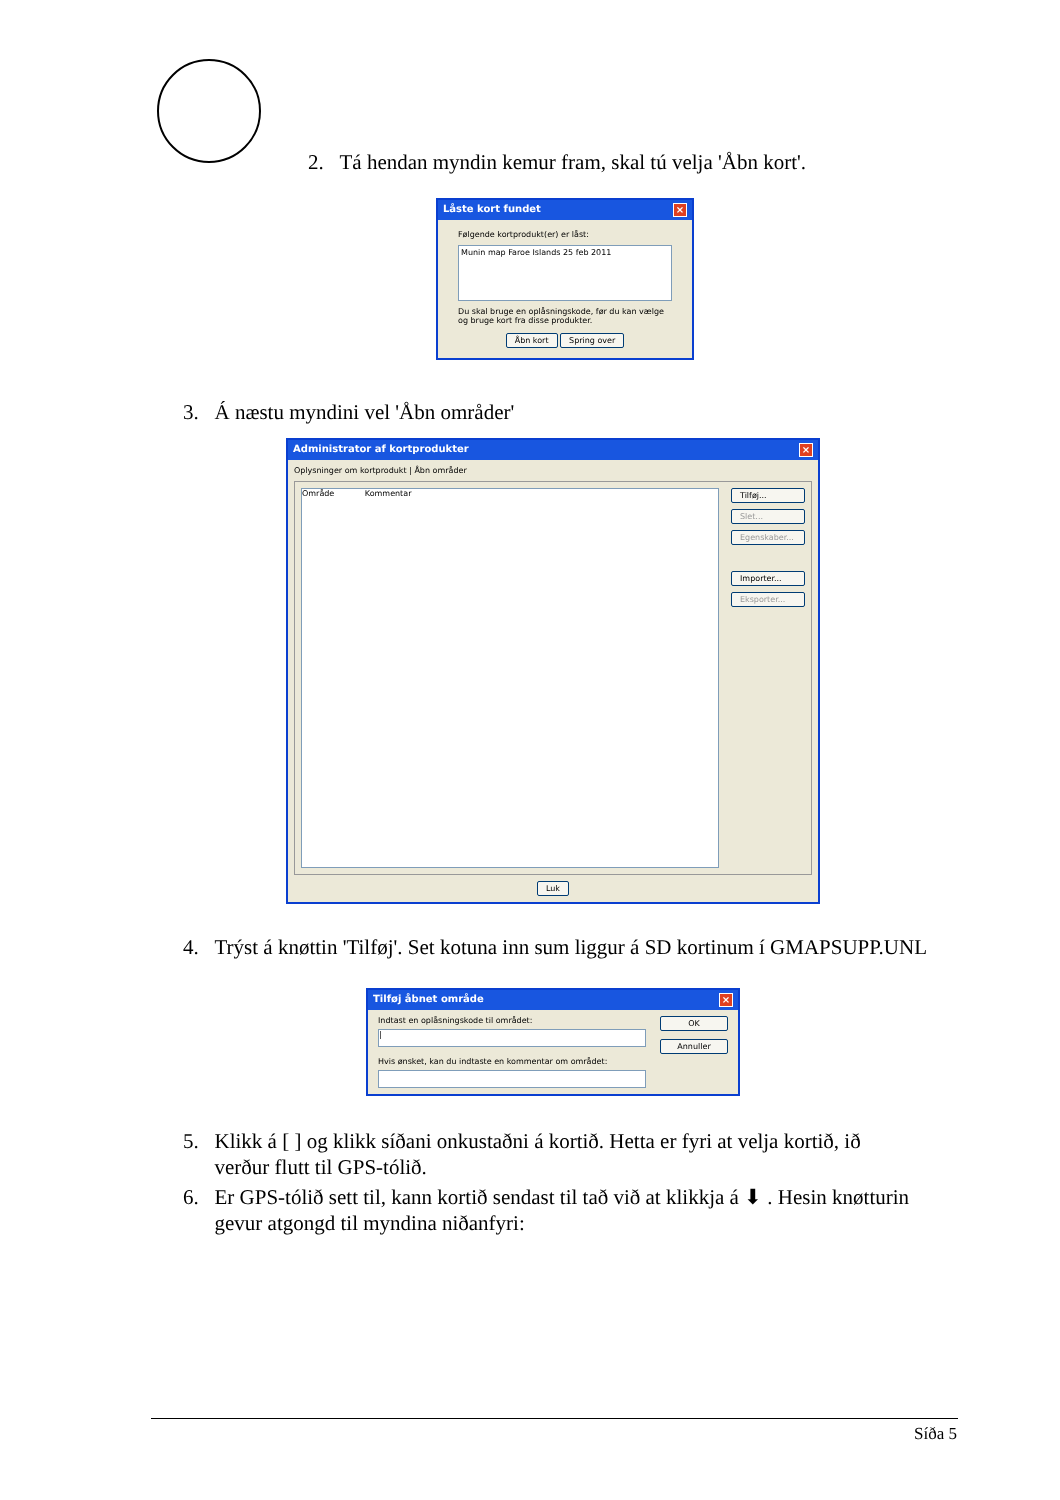2. Tá hendan myndin kemur fram, skal tú velja 'Åbn kort'.
Låste kort fundet ×
Følgende kortprodukt(er) er låst:
Munin map Faroe Islands 25 feb 2011
Du skal bruge en oplåsningskode, før du kan vælge og bruge kort fra disse produkter.
Åbn kort Spring over
3. Á næstu myndini vel 'Åbn områder'
Administrator af kortprodukter ×
Oplysninger om kortprodukt | Åbn områder
Område Kommentar Tilføj...
Slet...
Egenskaber...
Importer...
Eksporter...
Luk
4. Trýst á knøttin 'Tilføj'. Set kotuna inn sum liggur á SD kortinum í GMAPSUPP.UNL
Tilføj åbnet område ×
Indtast en oplåsningskode til området:
|
Hvis ønsket, kan du indtaste en kommentar om området:
OK
Annuller
5. Klikk á [ ] og klikk síðani onkustaðni á kortið. Hetta er fyri at velja kortið, ið
verður flutt til GPS-tólið.
6. Er GPS-tólið sett til, kann kortið sendast til tað við at klikkja á ⬇ . Hesin knøtturin
gevur atgongd til myndina niðanfyri:
Síða 5